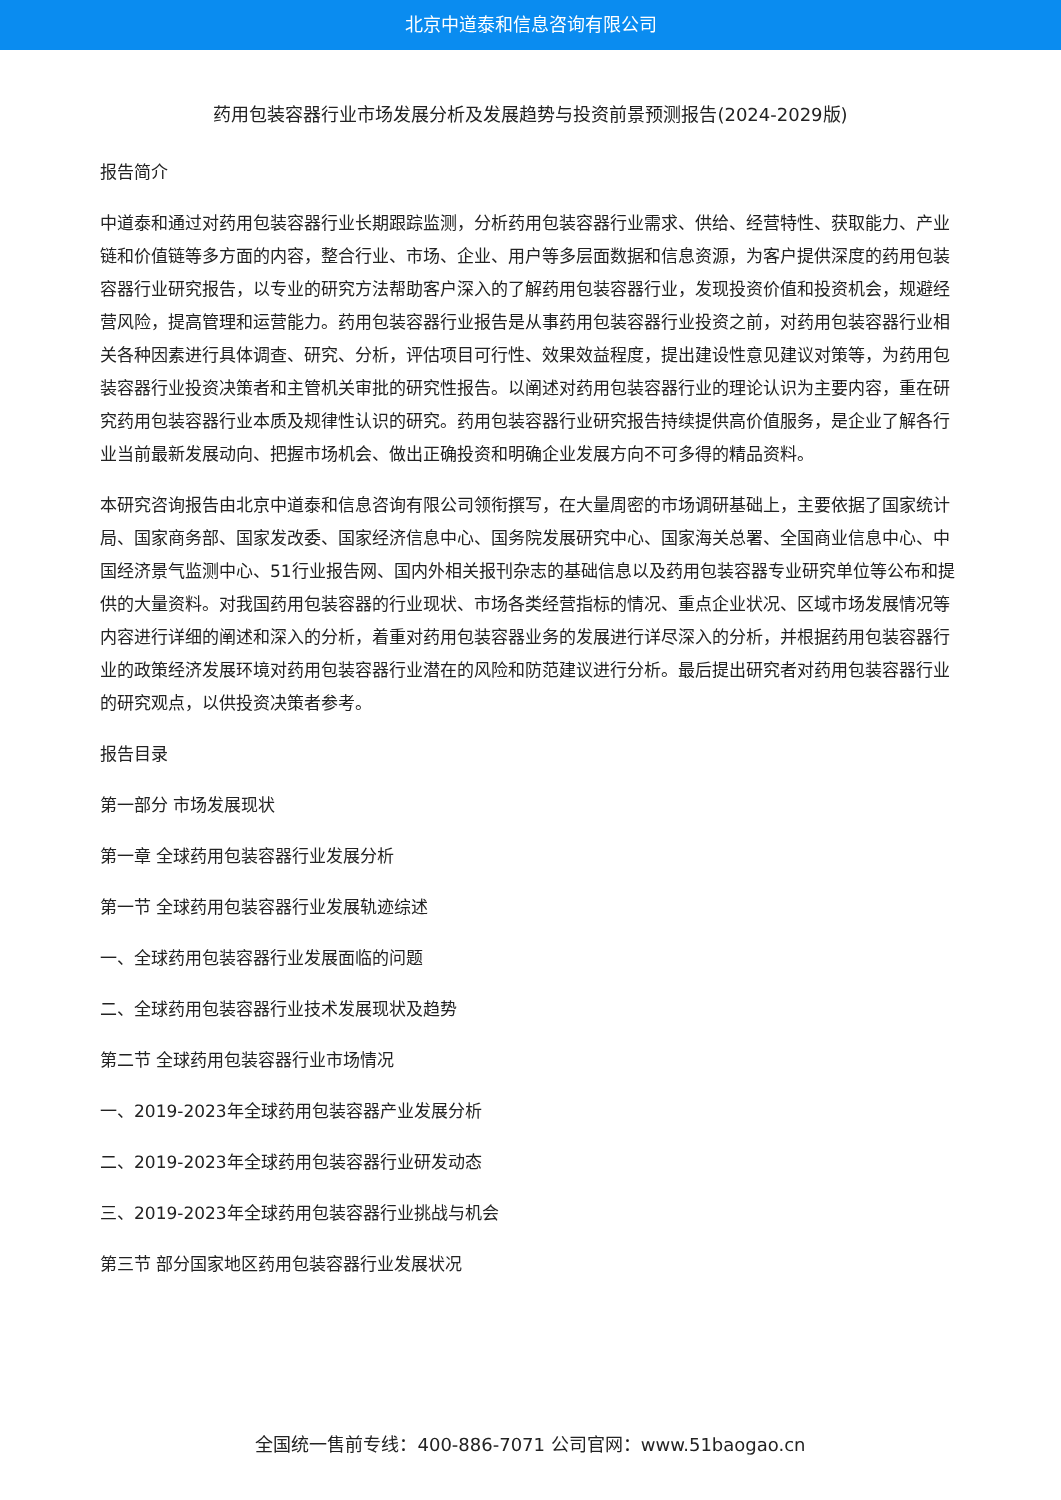北京中道泰和信息咨询有限公司
药用包装容器行业市场发展分析及发展趋势与投资前景预测报告(2024-2029版)
报告简介
中道泰和通过对药用包装容器行业长期跟踪监测，分析药用包装容器行业需求、供给、经营特性、获取能力、产业链和价值链等多方面的内容，整合行业、市场、企业、用户等多层面数据和信息资源，为客户提供深度的药用包装容器行业研究报告，以专业的研究方法帮助客户深入的了解药用包装容器行业，发现投资价值和投资机会，规避经营风险，提高管理和运营能力。药用包装容器行业报告是从事药用包装容器行业投资之前，对药用包装容器行业相关各种因素进行具体调查、研究、分析，评估项目可行性、效果效益程度，提出建设性意见建议对策等，为药用包装容器行业投资决策者和主管机关审批的研究性报告。以阐述对药用包装容器行业的理论认识为主要内容，重在研究药用包装容器行业本质及规律性认识的研究。药用包装容器行业研究报告持续提供高价值服务，是企业了解各行业当前最新发展动向、把握市场机会、做出正确投资和明确企业发展方向不可多得的精品资料。
本研究咨询报告由北京中道泰和信息咨询有限公司领衔撰写，在大量周密的市场调研基础上，主要依据了国家统计局、国家商务部、国家发改委、国家经济信息中心、国务院发展研究中心、国家海关总署、全国商业信息中心、中国经济景气监测中心、51行业报告网、国内外相关报刊杂志的基础信息以及药用包装容器专业研究单位等公布和提供的大量资料。对我国药用包装容器的行业现状、市场各类经营指标的情况、重点企业状况、区域市场发展情况等内容进行详细的阐述和深入的分析，着重对药用包装容器业务的发展进行详尽深入的分析，并根据药用包装容器行业的政策经济发展环境对药用包装容器行业潜在的风险和防范建议进行分析。最后提出研究者对药用包装容器行业的研究观点，以供投资决策者参考。
报告目录
第一部分 市场发展现状
第一章 全球药用包装容器行业发展分析
第一节 全球药用包装容器行业发展轨迹综述
一、全球药用包装容器行业发展面临的问题
二、全球药用包装容器行业技术发展现状及趋势
第二节 全球药用包装容器行业市场情况
一、2019-2023年全球药用包装容器产业发展分析
二、2019-2023年全球药用包装容器行业研发动态
三、2019-2023年全球药用包装容器行业挑战与机会
第三节 部分国家地区药用包装容器行业发展状况
全国统一售前专线：400-886-7071 公司官网：www.51baogao.cn